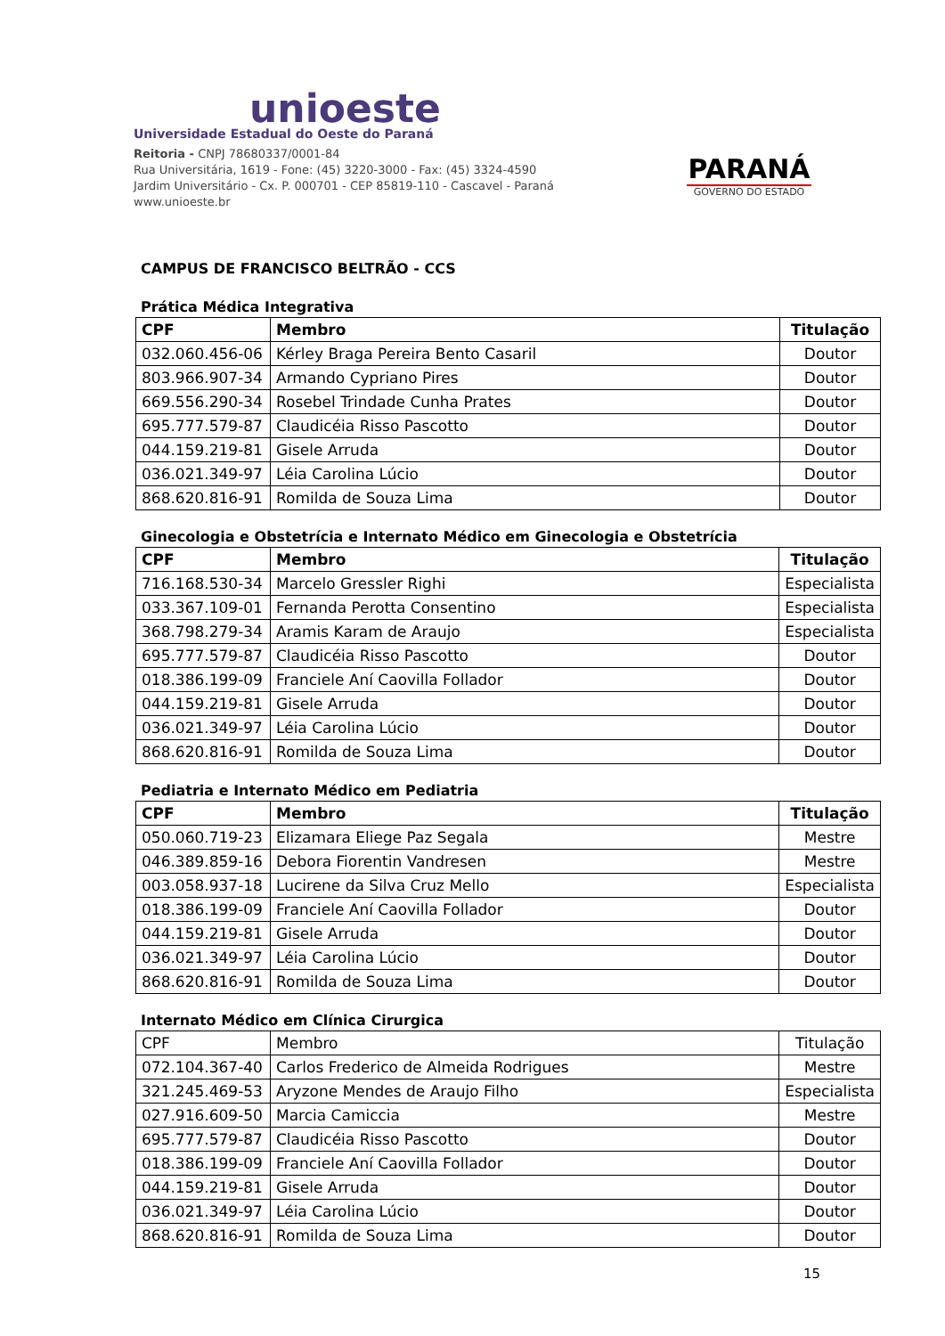unioeste
Universidade Estadual do Oeste do Paraná
Reitoria - CNPJ 78680337/0001-84
Rua Universitária, 1619 - Fone: (45) 3220-3000 - Fax: (45) 3324-4590
Jardim Universitário - Cx. P. 000701 - CEP 85819-110 - Cascavel - Paraná
www.unioeste.br
PARANÁ
GOVERNO DO ESTADO
CAMPUS DE FRANCISCO BELTRÃO - CCS
Prática Médica Integrativa
| CPF | Membro | Titulação |
| --- | --- | --- |
| 032.060.456-06 | Kérley Braga Pereira Bento Casaril | Doutor |
| 803.966.907-34 | Armando Cypriano Pires | Doutor |
| 669.556.290-34 | Rosebel Trindade Cunha Prates | Doutor |
| 695.777.579-87 | Claudicéia Risso Pascotto | Doutor |
| 044.159.219-81 | Gisele Arruda | Doutor |
| 036.021.349-97 | Léia Carolina Lúcio | Doutor |
| 868.620.816-91 | Romilda de Souza Lima | Doutor |
Ginecologia e Obstetrícia e Internato Médico em Ginecologia e Obstetrícia
| CPF | Membro | Titulação |
| --- | --- | --- |
| 716.168.530-34 | Marcelo Gressler Righi | Especialista |
| 033.367.109-01 | Fernanda Perotta Consentino | Especialista |
| 368.798.279-34 | Aramis Karam de Araujo | Especialista |
| 695.777.579-87 | Claudicéia Risso Pascotto | Doutor |
| 018.386.199-09 | Franciele Aní Caovilla Follador | Doutor |
| 044.159.219-81 | Gisele Arruda | Doutor |
| 036.021.349-97 | Léia Carolina Lúcio | Doutor |
| 868.620.816-91 | Romilda de Souza Lima | Doutor |
Pediatria e Internato Médico em Pediatria
| CPF | Membro | Titulação |
| --- | --- | --- |
| 050.060.719-23 | Elizamara Eliege Paz Segala | Mestre |
| 046.389.859-16 | Debora Fiorentin Vandresen | Mestre |
| 003.058.937-18 | Lucirene da Silva Cruz Mello | Especialista |
| 018.386.199-09 | Franciele Aní Caovilla Follador | Doutor |
| 044.159.219-81 | Gisele Arruda | Doutor |
| 036.021.349-97 | Léia Carolina Lúcio | Doutor |
| 868.620.816-91 | Romilda de Souza Lima | Doutor |
Internato Médico em Clínica Cirurgica
| CPF | Membro | Titulação |
| 072.104.367-40 | Carlos Frederico de Almeida Rodrigues | Mestre |
| 321.245.469-53 | Aryzone Mendes de Araujo Filho | Especialista |
| 027.916.609-50 | Marcia Camiccia | Mestre |
| 695.777.579-87 | Claudicéia Risso Pascotto | Doutor |
| 018.386.199-09 | Franciele Aní Caovilla Follador | Doutor |
| 044.159.219-81 | Gisele Arruda | Doutor |
| 036.021.349-97 | Léia Carolina Lúcio | Doutor |
| 868.620.816-91 | Romilda de Souza Lima | Doutor |
15